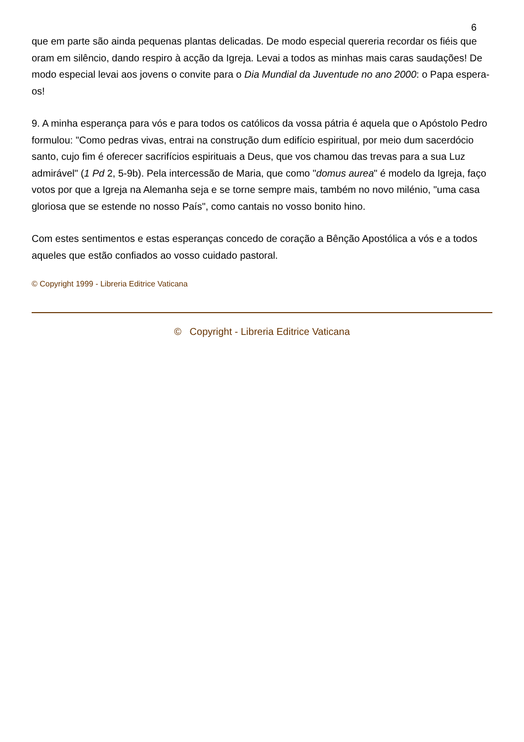6
que em parte são ainda pequenas plantas delicadas. De modo especial quereria recordar os fiéis que oram em silêncio, dando respiro à acção da Igreja. Levai a todos as minhas mais caras saudações! De modo especial levai aos jovens o convite para o Dia Mundial da Juventude no ano 2000: o Papa espera-os!
9. A minha esperança para vós e para todos os católicos da vossa pátria é aquela que o Apóstolo Pedro formulou: "Como pedras vivas, entrai na construção dum edifício espiritual, por meio dum sacerdócio santo, cujo fim é oferecer sacrifícios espirituais a Deus, que vos chamou das trevas para a sua Luz admirável" (1 Pd 2, 5-9b). Pela intercessão de Maria, que como "domus aurea" é modelo da Igreja, faço votos por que a Igreja na Alemanha seja e se torne sempre mais, também no novo milénio, "uma casa gloriosa que se estende no nosso País", como cantais no vosso bonito hino.
Com estes sentimentos e estas esperanças concedo de coração a Bênção Apostólica a vós e a todos aqueles que estão confiados ao vosso cuidado pastoral.
© Copyright 1999 - Libreria Editrice Vaticana
© Copyright - Libreria Editrice Vaticana